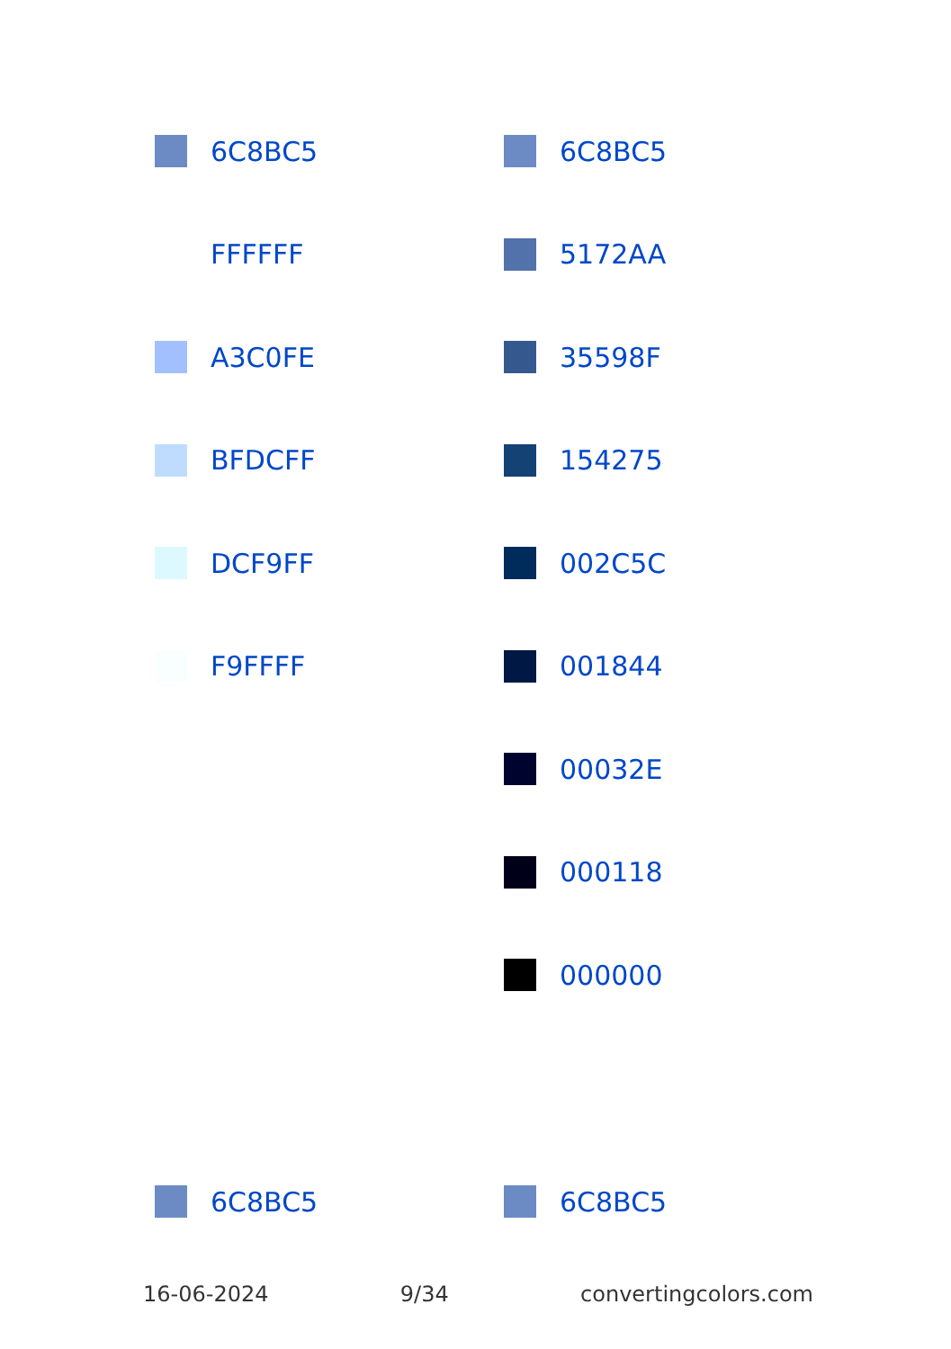6C8BC5
FFFFFF
A3C0FE
BFDCFF
DCF9FF
F9FFFF
6C8BC5
5172AA
35598F
154275
002C5C
001844
00032E
000118
000000
6C8BC5 6C8BC5
16-06-2024 9/34 convertingcolors.com